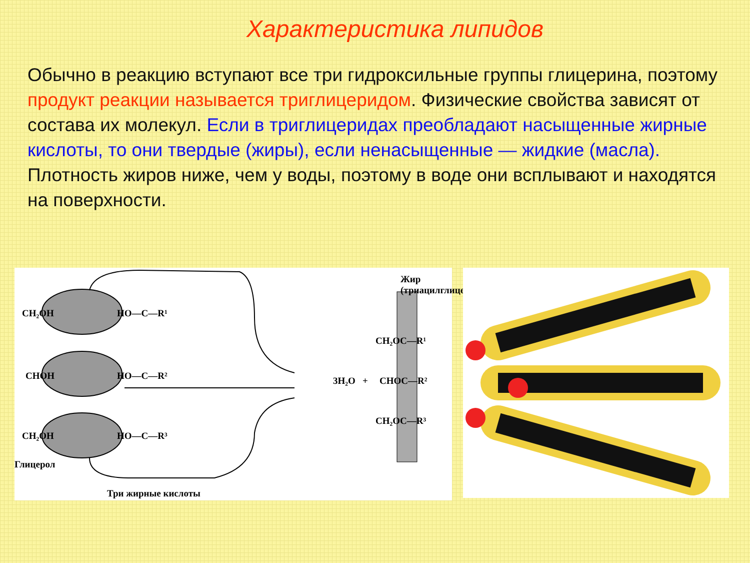Характеристика липидов
Обычно в реакцию вступают все три гидроксильные группы глицерина, поэтому продукт реакции называется триглицеридом. Физические свойства зависят от состава их молекул. Если в триглицеридах преобладают насыщенные жирные кислоты, то они твердые (жиры), если ненасыщенные — жидкие (масла). Плотность жиров ниже, чем у воды, поэтому в воде они всплывают и находятся на поверхности.
Жир (триацилглицерол)
CH₂OH HO—C—R¹
CHOH HO—C—R²
CH₂OH HO—C—R³
Глицерол
3H₂O +
CH₂OC—R¹
CHOC—R²
CH₂OC—R³
Три жирные кислоты